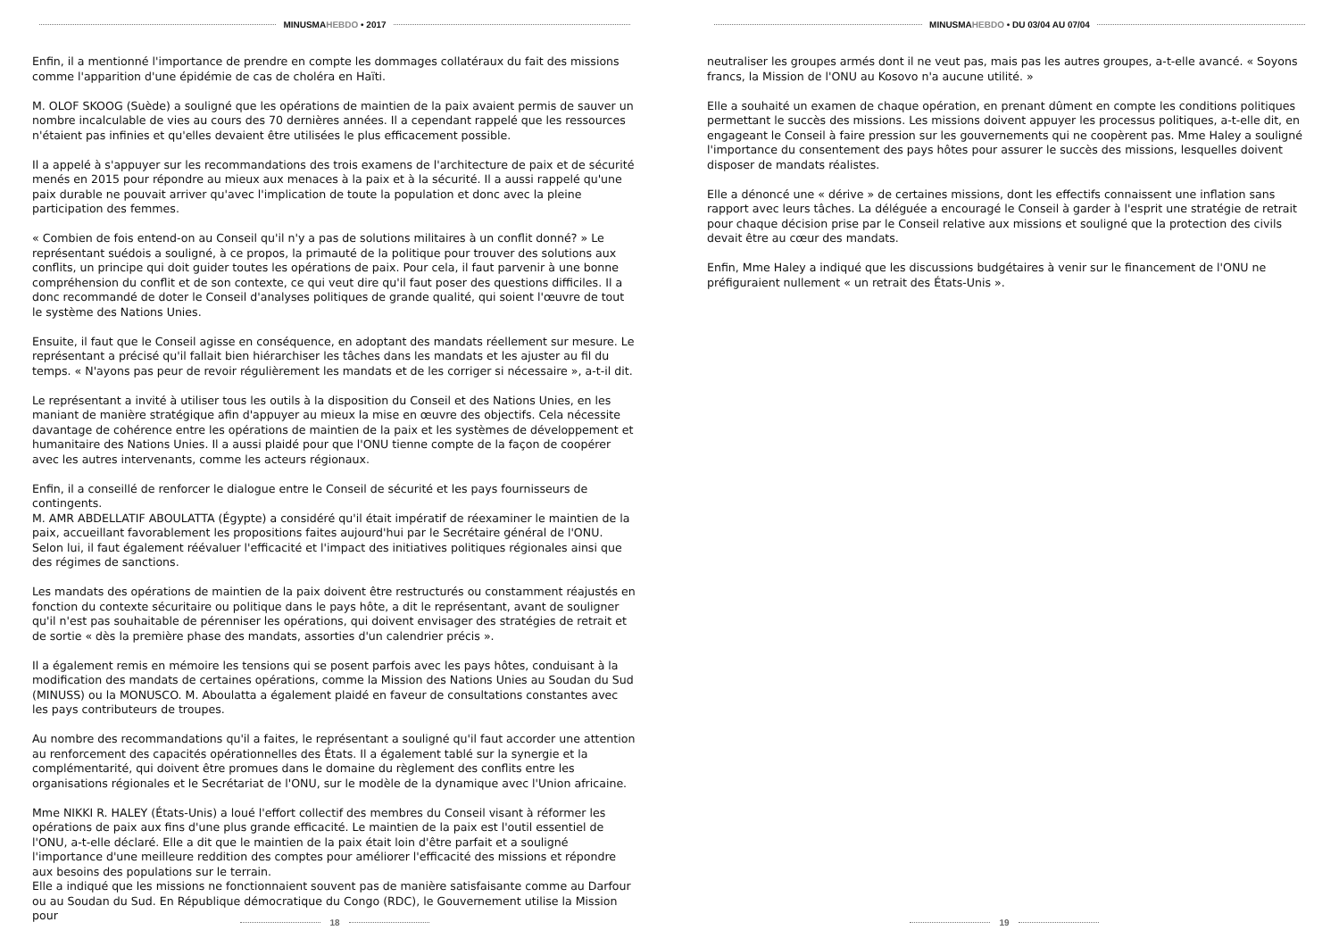MINUSMAHEBDO • 2017
Enfin, il a mentionné l'importance de prendre en compte les dommages collatéraux du fait des missions comme l'apparition d'une épidémie de cas de choléra en Haïti.
M. OLOF SKOOG (Suède) a souligné que les opérations de maintien de la paix avaient permis de sauver un nombre incalculable de vies au cours des 70 dernières années. Il a cependant rappelé que les ressources n'étaient pas infinies et qu'elles devaient être utilisées le plus efficacement possible.
Il a appelé à s'appuyer sur les recommandations des trois examens de l'architecture de paix et de sécurité menés en 2015 pour répondre au mieux aux menaces à la paix et à la sécurité. Il a aussi rappelé qu'une paix durable ne pouvait arriver qu'avec l'implication de toute la population et donc avec la pleine participation des femmes.
« Combien de fois entend-on au Conseil qu'il n'y a pas de solutions militaires à un conflit donné? » Le représentant suédois a souligné, à ce propos, la primauté de la politique pour trouver des solutions aux conflits, un principe qui doit guider toutes les opérations de paix. Pour cela, il faut parvenir à une bonne compréhension du conflit et de son contexte, ce qui veut dire qu'il faut poser des questions difficiles. Il a donc recommandé de doter le Conseil d'analyses politiques de grande qualité, qui soient l'œuvre de tout le système des Nations Unies.
Ensuite, il faut que le Conseil agisse en conséquence, en adoptant des mandats réellement sur mesure. Le représentant a précisé qu'il fallait bien hiérarchiser les tâches dans les mandats et les ajuster au fil du temps. « N'ayons pas peur de revoir régulièrement les mandats et de les corriger si nécessaire », a-t-il dit.
Le représentant a invité à utiliser tous les outils à la disposition du Conseil et des Nations Unies, en les maniant de manière stratégique afin d'appuyer au mieux la mise en œuvre des objectifs. Cela nécessite davantage de cohérence entre les opérations de maintien de la paix et les systèmes de développement et humanitaire des Nations Unies. Il a aussi plaidé pour que l'ONU tienne compte de la façon de coopérer avec les autres intervenants, comme les acteurs régionaux.
Enfin, il a conseillé de renforcer le dialogue entre le Conseil de sécurité et les pays fournisseurs de contingents.
M. AMR ABDELLATIF ABOULATTA (Égypte) a considéré qu'il était impératif de réexaminer le maintien de la paix, accueillant favorablement les propositions faites aujourd'hui par le Secrétaire général de l'ONU. Selon lui, il faut également réévaluer l'efficacité et l'impact des initiatives politiques régionales ainsi que des régimes de sanctions.
Les mandats des opérations de maintien de la paix doivent être restructurés ou constamment réajustés en fonction du contexte sécuritaire ou politique dans le pays hôte, a dit le représentant, avant de souligner qu'il n'est pas souhaitable de pérenniser les opérations, qui doivent envisager des stratégies de retrait et de sortie « dès la première phase des mandats, assorties d'un calendrier précis ».
Il a également remis en mémoire les tensions qui se posent parfois avec les pays hôtes, conduisant à la modification des mandats de certaines opérations, comme la Mission des Nations Unies au Soudan du Sud (MINUSS) ou la MONUSCO. M. Aboulatta a également plaidé en faveur de consultations constantes avec les pays contributeurs de troupes.
Au nombre des recommandations qu'il a faites, le représentant a souligné qu'il faut accorder une attention au renforcement des capacités opérationnelles des États. Il a également tablé sur la synergie et la complémentarité, qui doivent être promues dans le domaine du règlement des conflits entre les organisations régionales et le Secrétariat de l'ONU, sur le modèle de la dynamique avec l'Union africaine.
Mme NIKKI R. HALEY (États-Unis) a loué l'effort collectif des membres du Conseil visant à réformer les opérations de paix aux fins d'une plus grande efficacité. Le maintien de la paix est l'outil essentiel de l'ONU, a-t-elle déclaré. Elle a dit que le maintien de la paix était loin d'être parfait et a souligné l'importance d'une meilleure reddition des comptes pour améliorer l'efficacité des missions et répondre aux besoins des populations sur le terrain.
Elle a indiqué que les missions ne fonctionnaient souvent pas de manière satisfaisante comme au Darfour ou au Soudan du Sud. En République démocratique du Congo (RDC), le Gouvernement utilise la Mission pour
18
MINUSMAHEBDO • DU 03/04 AU 07/04
neutraliser les groupes armés dont il ne veut pas, mais pas les autres groupes, a-t-elle avancé. « Soyons francs, la Mission de l'ONU au Kosovo n'a aucune utilité. »
Elle a souhaité un examen de chaque opération, en prenant dûment en compte les conditions politiques permettant le succès des missions. Les missions doivent appuyer les processus politiques, a-t-elle dit, en engageant le Conseil à faire pression sur les gouvernements qui ne coopèrent pas. Mme Haley a souligné l'importance du consentement des pays hôtes pour assurer le succès des missions, lesquelles doivent disposer de mandats réalistes.
Elle a dénoncé une « dérive » de certaines missions, dont les effectifs connaissent une inflation sans rapport avec leurs tâches. La déléguée a encouragé le Conseil à garder à l'esprit une stratégie de retrait pour chaque décision prise par le Conseil relative aux missions et souligné que la protection des civils devait être au cœur des mandats.
Enfin, Mme Haley a indiqué que les discussions budgétaires à venir sur le financement de l'ONU ne préfiguraient nullement « un retrait des États-Unis ».
19